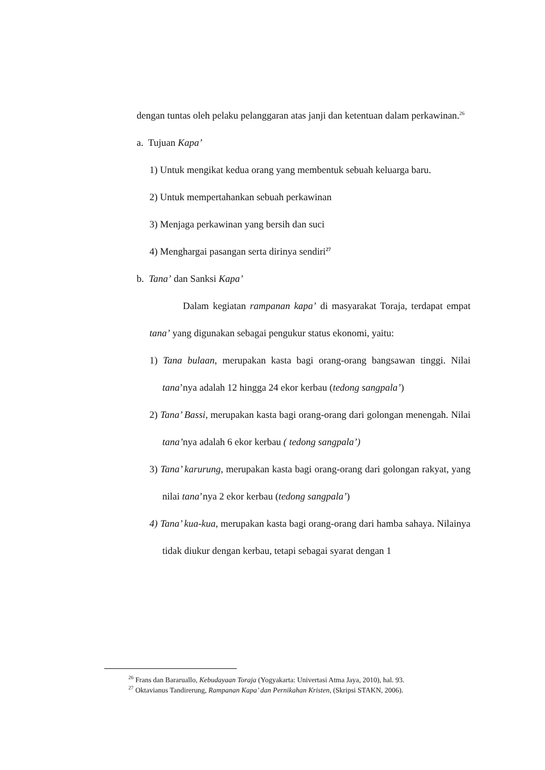dengan tuntas oleh pelaku pelanggaran atas janji dan ketentuan dalam perkawinan.<sup>26</sup>
a. Tujuan Kapa’
1) Untuk mengikat kedua orang yang membentuk sebuah keluarga baru.
2) Untuk mempertahankan sebuah perkawinan
3) Menjaga perkawinan yang bersih dan suci
4) Menghargai pasangan serta dirinya sendiri<sup>27</sup>
b. Tana’ dan Sanksi Kapa’
Dalam kegiatan rampanan kapa’ di masyarakat Toraja, terdapat empat tana’ yang digunakan sebagai pengukur status ekonomi, yaitu:
1) Tana bulaan, merupakan kasta bagi orang-orang bangsawan tinggi. Nilai tana’nya adalah 12 hingga 24 ekor kerbau (tedong sangpala’)
2) Tana’ Bassi, merupakan kasta bagi orang-orang dari golongan menengah. Nilai tana’nya adalah 6 ekor kerbau ( tedong sangpala’)
3) Tana’ karurung, merupakan kasta bagi orang-orang dari golongan rakyat, yang nilai tana’nya 2 ekor kerbau (tedong sangpala’)
4) Tana’ kua-kua, merupakan kasta bagi orang-orang dari hamba sahaya. Nilainya tidak diukur dengan kerbau, tetapi sebagai syarat dengan 1
<sup>26</sup> Frans dan Bararuallo, Kebudayaan Toraja (Yogyakarta: Univertasi Atma Jaya, 2010), hal. 93.
<sup>27</sup> Oktavianus Tandirerung, Rampanan Kapa’ dan Pernikahan Kristen, (Skripsi STAKN, 2006).